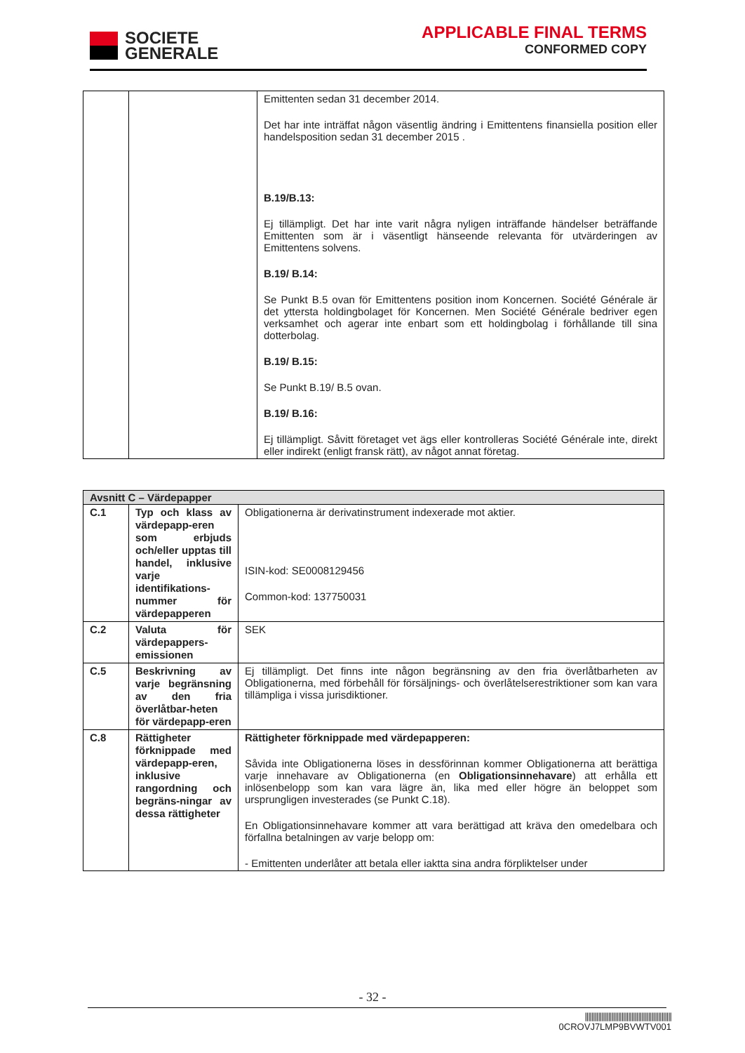SOCIETE
GENERALE
APPLICABLE FINAL TERMS
CONFORMED COPY
| | | Emittenten sedan 31 december 2014. Det har inte inträffat någon väsentlig ändring i Emittentens finansiella position eller handelsposition sedan 31 december 2015 . B.19/B.13: Ej tillämpligt. Det har inte varit några nyligen inträffande händelser beträffande Emittenten som är i väsentligt hänseende relevanta för utvärderingen av Emittentens solvens. B.19/ B.14: Se Punkt B.5 ovan för Emittentens position inom Koncernen. Société Générale är det yttersta holdingbolaget för Koncernen. Men Société Générale bedriver egen verksamhet och agerar inte enbart som ett holdingbolag i förhållande till sina dotterbolag. B.19/ B.15: Se Punkt B.19/ B.5 ovan. B.19/ B.16: Ej tillämpligt. Såvitt företaget vet ägs eller kontrolleras Société Générale inte, direkt eller indirekt (enligt fransk rätt), av något annat företag. |
| Avsnitt C – Värdepapper | | |
| --- | --- | --- |
| C.1 | Typ och klass av värdepapp-eren som erbjuds och/eller upptas till handel, inklusive varje identifikations-nummer för värdepapperen | Obligationerna är derivatinstrument indexerade mot aktier. ISIN-kod: SE0008129456 Common-kod: 137750031 |
| C.2 | Valuta för värdepappers-emissionen | SEK |
| C.5 | Beskrivning av varje begränsning av den fria överlåtbar-heten för värdepapp-eren | Ej tillämpligt. Det finns inte någon begränsning av den fria överlåtbarheten av Obligationerna, med förbehåll för försäljnings- och överlåtelserestriktioner som kan vara tillämpliga i vissa jurisdiktioner. |
| C.8 | Rättigheter förknippade med värdepapp-eren, inklusive rangordning och begräns-ningar av dessa rättigheter | Rättigheter förknippade med värdepapperen: Såvida inte Obligationerna löses in dessförinnan kommer Obligationerna att berättiga varje innehavare av Obligationerna (en Obligationsinnehavare ) att erhålla ett inlösenbelopp som kan vara lägre än, lika med eller högre än beloppet som ursprungligen investerades (se Punkt C.18). En Obligationsinnehavare kommer att vara berättigad att kräva den omedelbara och förfallna betalningen av varje belopp om: - Emittenten underlåter att betala eller iaktta sina andra förpliktelser under |
- 32 -
||||||||||||||||||||||||||||||||||||||||||||||||||||
0CROVJ7LMP9BVWTV001